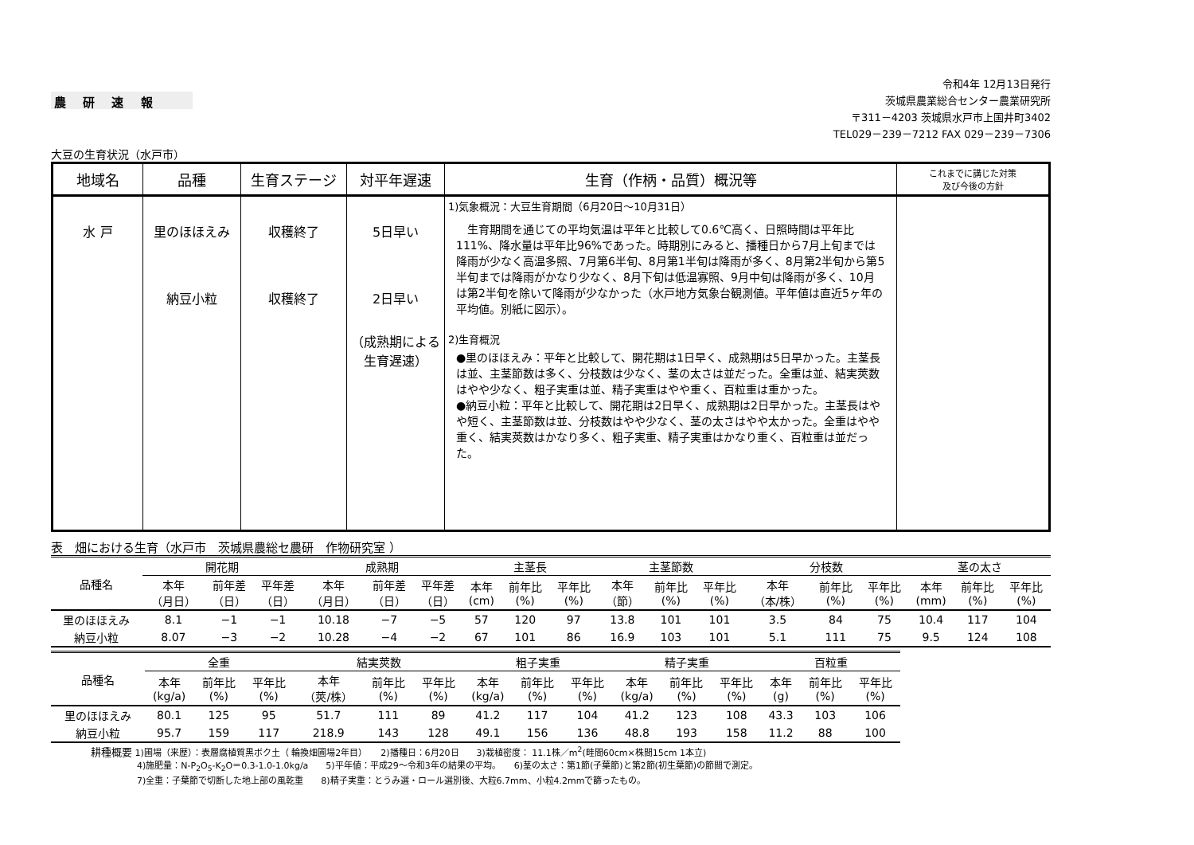農 研 速 報
令和4年 12月13日発行
茨城県農業総合センター農業研究所
〒311－4203 茨城県水戸市上国井町3402
TEL029－239－7212 FAX 029－239－7306
大豆の生育状況（水戸市）
| 地域名 | 品種 | 生育ステージ | 対平年遅速 | 生育（作柄・品質）概況等 | これまでに講じた対策 及び今後の方針 |
| --- | --- | --- | --- | --- | --- |
| 水 戸 | 里のほほえみ 納豆小粒 | 収穫終了 収穫終了 | 5日早い 2日早い （成熟期による 生育遅速） | 1)気象概況：大豆生育期間（6月20日～10月31日） 生育期間を通じての平均気温は平年と比較して0.6℃高く、日照時間は平年比111%、降水量は平年比96%であった。時期別にみると、播種日から7月上旬までは降雨が少なく高温多照、7月第6半旬、8月第1半旬は降雨が多く、8月第2半旬から第5半旬までは降雨がかなり少なく、8月下旬は低温寡照、9月中旬は降雨が多く、10月は第2半旬を除いて降雨が少なかった（水戸地方気象台観測値。平年値は直近5ヶ年の平均値。別紙に図示）。 2)生育概況 ●里のほほえみ：平年と比較して、開花期は1日早く、成熟期は5日早かった。主茎長は並、主茎節数は多く、分枝数は少なく、茎の太さは並だった。全重は並、結実莢数はやや少なく、粗子実重は並、精子実重はやや重く、百粒重は重かった。 ●納豆小粒：平年と比較して、開花期は2日早く、成熟期は2日早かった。主茎長はやや短く、主茎節数は並、分枝数はやや少なく、茎の太さはやや太かった。全重はやや重く、結実莢数はかなり多く、粗子実重、精子実重はかなり重く、百粒重は並だった。 | |
表　畑における生育（水戸市　茨城県農総セ農研　作物研究室 ）
| 品種名 | 開花期 | | | 成熟期 | | | 主茎長 | | | 主茎節数 | | | 分枝数 | | | 茎の太さ | | |
| --- | --- | --- | --- | --- | --- | --- | --- | --- | --- | --- | --- | --- | --- | --- | --- | --- | --- | --- |
| | 本年 （月日） | 前年差 （日） | 平年差 （日） | 本年 （月日） | 前年差 （日） | 平年差 （日） | 本年 (cm) | 前年比 (%) | 平年比 (%) | 本年 （節） | 前年比 (%) | 平年比 (%) | 本年 （本/株） | 前年比 (%) | 平年比 (%) | 本年 (mm) | 前年比 (%) | 平年比 (%) |
| 里のほほえみ | 8.1 | −1 | −1 | 10.18 | −7 | −5 | 57 | 120 | 97 | 13.8 | 101 | 101 | 3.5 | 84 | 75 | 10.4 | 117 | 104 |
| 納豆小粒 | 8.07 | −3 | −2 | 10.28 | −4 | −2 | 67 | 101 | 86 | 16.9 | 103 | 101 | 5.1 | 111 | 75 | 9.5 | 124 | 108 |
| 品種名 | 全重 | | | 結実莢数 | | | 粗子実重 | | | 精子実重 | | | 百粒重 | | |
| --- | --- | --- | --- | --- | --- | --- | --- | --- | --- | --- | --- | --- | --- | --- | --- |
| | 本年 (kg/a) | 前年比 (%) | 平年比 (%) | 本年 （莢/株） | 前年比 (%) | 平年比 (%) | 本年 (kg/a) | 前年比 (%) | 平年比 (%) | 本年 (kg/a) | 前年比 (%) | 平年比 (%) | 本年 (g) | 前年比 (%) | 平年比 (%) |
| 里のほほえみ | 80.1 | 125 | 95 | 51.7 | 111 | 89 | 41.2 | 117 | 104 | 41.2 | 123 | 108 | 43.3 | 103 | 106 |
| 納豆小粒 | 95.7 | 159 | 117 | 218.9 | 143 | 128 | 49.1 | 156 | 136 | 48.8 | 193 | 158 | 11.2 | 88 | 100 |
耕種概要 1)圃場（来歴）：表層腐植質黒ボク土（ 輪換畑圃場2年目）　　2)播種日：6月20日　　3)栽植密度： 11.1株／m<sup>2</sup>(畦間60cm×株間15cm 1本立)
4)施肥量：N-P<sub>2</sub>O<sub>5</sub>-K<sub>2</sub>O＝0.3-1.0-1.0kg/a　　5)平年値：平成29～令和3年の結果の平均。　　6)茎の太さ：第1節(子葉節)と第2節(初生葉節)の節間で測定。
7)全重：子葉節で切断した地上部の風乾重　　8)精子実重：とうみ選・ロール選別後、大粒6.7mm、小粒4.2mmで篩ったもの。